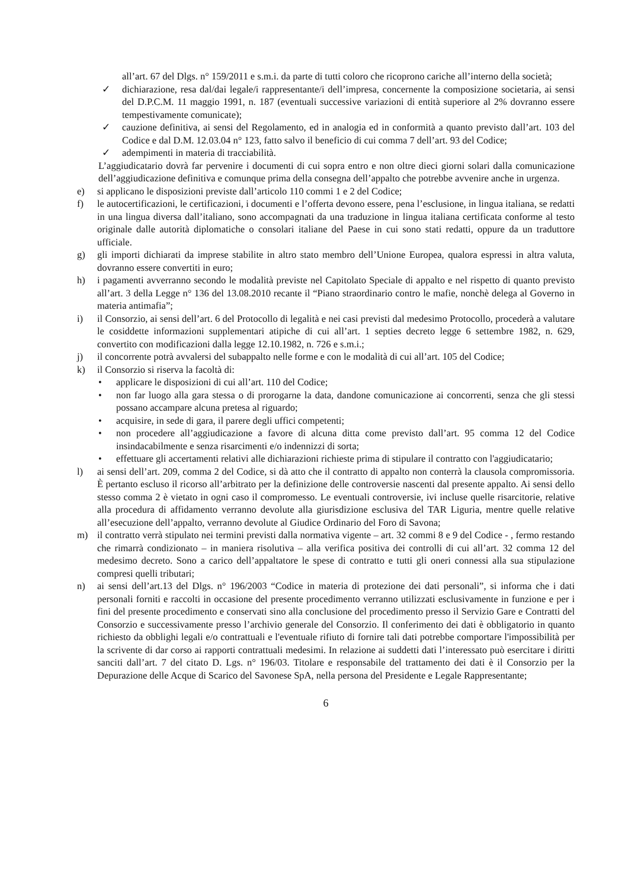all’art. 67 del Dlgs. n° 159/2011 e s.m.i. da parte di tutti coloro che ricoprono cariche all’interno della società;
✓ dichiarazione, resa dal/dai legale/i rappresentante/i dell’impresa, concernente la composizione societaria, ai sensi del D.P.C.M. 11 maggio 1991, n. 187 (eventuali successive variazioni di entità superiore al 2% dovranno essere tempestivamente comunicate);
✓ cauzione definitiva, ai sensi del Regolamento, ed in analogia ed in conformità a quanto previsto dall’art. 103 del Codice e dal D.M. 12.03.04 n° 123, fatto salvo il beneficio di cui comma 7 dell’art. 93 del Codice;
✓ adempimenti in materia di tracciabilità.
L’aggiudicatario dovrà far pervenire i documenti di cui sopra entro e non oltre dieci giorni solari dalla comunicazione dell’aggiudicazione definitiva e comunque prima della consegna dell’appalto che potrebbe avvenire anche in urgenza.
e) si applicano le disposizioni previste dall’articolo 110 commi 1 e 2 del Codice;
f) le autocertificazioni, le certificazioni, i documenti e l’offerta devono essere, pena l’esclusione, in lingua italiana, se redatti in una lingua diversa dall’italiano, sono accompagnati da una traduzione in lingua italiana certificata conforme al testo originale dalle autorità diplomatiche o consolari italiane del Paese in cui sono stati redatti, oppure da un traduttore ufficiale.
g) gli importi dichiarati da imprese stabilite in altro stato membro dell’Unione Europea, qualora espressi in altra valuta, dovranno essere convertiti in euro;
h) i pagamenti avverranno secondo le modalità previste nel Capitolato Speciale di appalto e nel rispetto di quanto previsto all’art. 3 della Legge n° 136 del 13.08.2010 recante il “Piano straordinario contro le mafie, nonchè delega al Governo in materia antimafia”;
i) il Consorzio, ai sensi dell’art. 6 del Protocollo di legalità e nei casi previsti dal medesimo Protocollo, procederà a valutare le cosiddette informazioni supplementari atipiche di cui all’art. 1 septies decreto legge 6 settembre 1982, n. 629, convertito con modificazioni dalla legge 12.10.1982, n. 726 e s.m.i.;
j) il concorrente potrà avvalersi del subappalto nelle forme e con le modalità di cui all’art. 105 del Codice;
k) il Consorzio si riserva la facoltà di:
• applicare le disposizioni di cui all’art. 110 del Codice;
• non far luogo alla gara stessa o di prorogarne la data, dandone comunicazione ai concorrenti, senza che gli stessi possano accampare alcuna pretesa al riguardo;
• acquisire, in sede di gara, il parere degli uffici competenti;
• non procedere all’aggiudicazione a favore di alcuna ditta come previsto dall’art. 95 comma 12 del Codice insindacabilmente e senza risarcimenti e/o indennizzi di sorta;
• effettuare gli accertamenti relativi alle dichiarazioni richieste prima di stipulare il contratto con l'aggiudicatario;
l) ai sensi dell’art. 209, comma 2 del Codice, si dà atto che il contratto di appalto non conterrà la clausola compromissoria. È pertanto escluso il ricorso all’arbitrato per la definizione delle controversie nascenti dal presente appalto. Ai sensi dello stesso comma 2 è vietato in ogni caso il compromesso. Le eventuali controversie, ivi incluse quelle risarcitorie, relative alla procedura di affidamento verranno devolute alla giurisdizione esclusiva del TAR Liguria, mentre quelle relative all’esecuzione dell’appalto, verranno devolute al Giudice Ordinario del Foro di Savona;
m) il contratto verrà stipulato nei termini previsti dalla normativa vigente – art. 32 commi 8 e 9 del Codice - , fermo restando che rimarrà condizionato – in maniera risolutiva – alla verifica positiva dei controlli di cui all’art. 32 comma 12 del medesimo decreto. Sono a carico dell’appaltatore le spese di contratto e tutti gli oneri connessi alla sua stipulazione compresi quelli tributari;
n) ai sensi dell’art.13 del Dlgs. n° 196/2003 “Codice in materia di protezione dei dati personali”, si informa che i dati personali forniti e raccolti in occasione del presente procedimento verranno utilizzati esclusivamente in funzione e per i fini del presente procedimento e conservati sino alla conclusione del procedimento presso il Servizio Gare e Contratti del Consorzio e successivamente presso l’archivio generale del Consorzio. Il conferimento dei dati è obbligatorio in quanto richiesto da obblighi legali e/o contrattuali e l'eventuale rifiuto di fornire tali dati potrebbe comportare l'impossibilità per la scrivente di dar corso ai rapporti contrattuali medesimi. In relazione ai suddetti dati l’interessato può esercitare i diritti sanciti dall’art. 7 del citato D. Lgs. n° 196/03. Titolare e responsabile del trattamento dei dati è il Consorzio per la Depurazione delle Acque di Scarico del Savonese SpA, nella persona del Presidente e Legale Rappresentante;
6